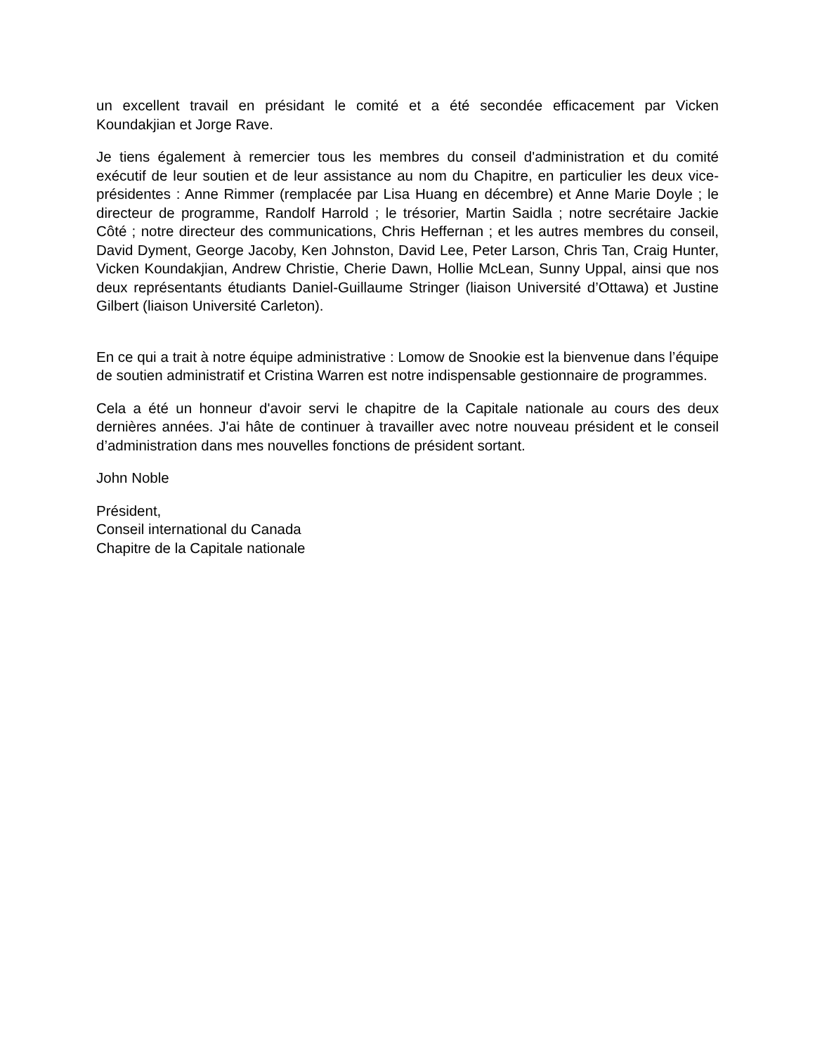un excellent travail en présidant le comité et a été secondée efficacement par Vicken Koundakjian et Jorge Rave.
Je tiens également à remercier tous les membres du conseil d'administration et du comité exécutif de leur soutien et de leur assistance au nom du Chapitre, en particulier les deux vice-présidentes : Anne Rimmer (remplacée par Lisa Huang en décembre) et Anne Marie Doyle ; le directeur de programme, Randolf Harrold ; le trésorier, Martin Saidla ; notre secrétaire Jackie Côté ; notre directeur des communications, Chris Heffernan ; et les autres membres du conseil, David Dyment, George Jacoby, Ken Johnston, David Lee, Peter Larson, Chris Tan, Craig Hunter, Vicken Koundakjian, Andrew Christie, Cherie Dawn, Hollie McLean, Sunny Uppal, ainsi que nos deux représentants étudiants Daniel-Guillaume Stringer (liaison Université d’Ottawa) et Justine Gilbert (liaison Université Carleton).
En ce qui a trait à notre équipe administrative : Lomow de Snookie est la bienvenue dans l’équipe de soutien administratif et Cristina Warren est notre indispensable gestionnaire de programmes.
Cela a été un honneur d'avoir servi le chapitre de la Capitale nationale au cours des deux dernières années. J'ai hâte de continuer à travailler avec notre nouveau président et le conseil d’administration dans mes nouvelles fonctions de président sortant.
John Noble
Président,
Conseil international du Canada
Chapitre de la Capitale nationale